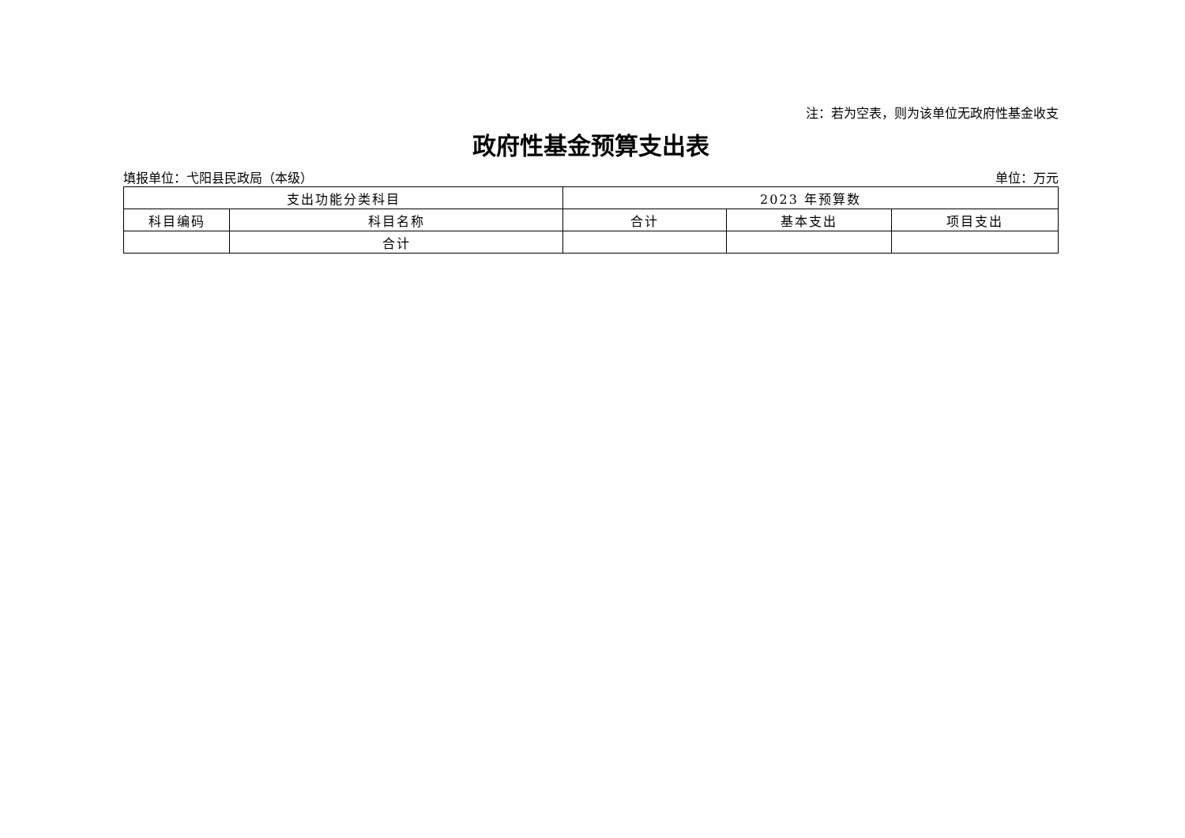注：若为空表，则为该单位无政府性基金收支
政府性基金预算支出表
填报单位：弋阳县民政局（本级） 单位：万元
| 支出功能分类科目 | | 2023 年预算数 | | |
| --- | --- | --- | --- | --- |
| 科目编码 | 科目名称 | 合计 | 基本支出 | 项目支出 |
| | 合计 | | | |